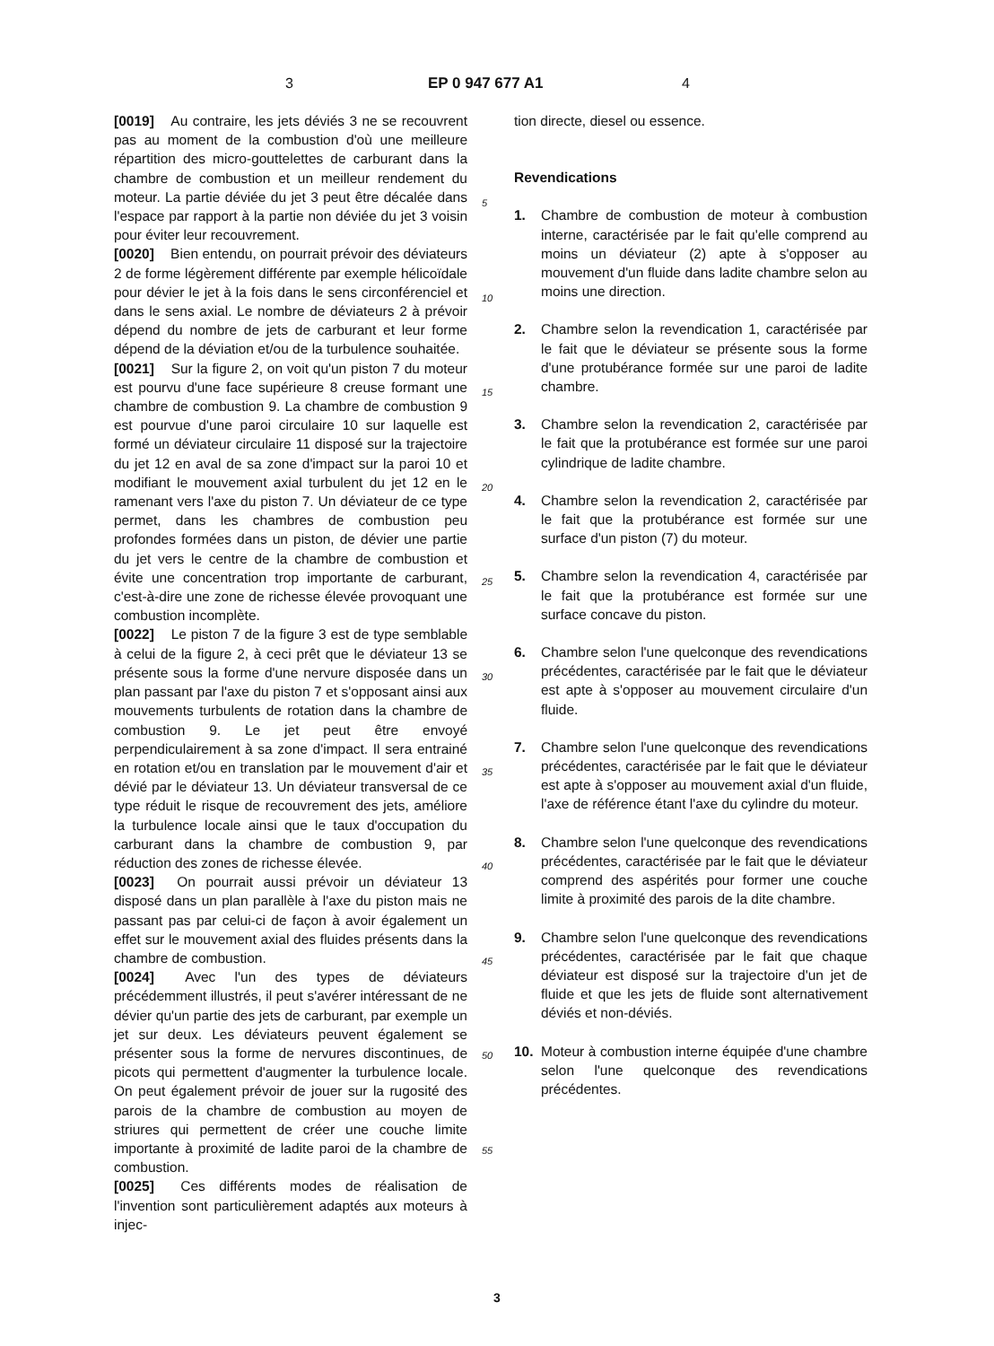3 EP 0 947 677 A1 4
[0019] Au contraire, les jets déviés 3 ne se recouvrent pas au moment de la combustion d'où une meilleure répartition des micro-gouttelettes de carburant dans la chambre de combustion et un meilleur rendement du moteur. La partie déviée du jet 3 peut être décalée dans l'espace par rapport à la partie non déviée du jet 3 voisin pour éviter leur recouvrement.
[0020] Bien entendu, on pourrait prévoir des déviateurs 2 de forme légèrement différente par exemple hélicoïdale pour dévier le jet à la fois dans le sens circonférenciel et dans le sens axial. Le nombre de déviateurs 2 à prévoir dépend du nombre de jets de carburant et leur forme dépend de la déviation et/ou de la turbulence souhaitée.
[0021] Sur la figure 2, on voit qu'un piston 7 du moteur est pourvu d'une face supérieure 8 creuse formant une chambre de combustion 9. La chambre de combustion 9 est pourvue d'une paroi circulaire 10 sur laquelle est formé un déviateur circulaire 11 disposé sur la trajectoire du jet 12 en aval de sa zone d'impact sur la paroi 10 et modifiant le mouvement axial turbulent du jet 12 en le ramenant vers l'axe du piston 7. Un déviateur de ce type permet, dans les chambres de combustion peu profondes formées dans un piston, de dévier une partie du jet vers le centre de la chambre de combustion et évite une concentration trop importante de carburant, c'est-à-dire une zone de richesse élevée provoquant une combustion incomplète.
[0022] Le piston 7 de la figure 3 est de type semblable à celui de la figure 2, à ceci prêt que le déviateur 13 se présente sous la forme d'une nervure disposée dans un plan passant par l'axe du piston 7 et s'opposant ainsi aux mouvements turbulents de rotation dans la chambre de combustion 9. Le jet peut être envoyé perpendiculairement à sa zone d'impact. Il sera entrainé en rotation et/ou en translation par le mouvement d'air et dévié par le déviateur 13. Un déviateur transversal de ce type réduit le risque de recouvrement des jets, améliore la turbulence locale ainsi que le taux d'occupation du carburant dans la chambre de combustion 9, par réduction des zones de richesse élevée.
[0023] On pourrait aussi prévoir un déviateur 13 disposé dans un plan parallèle à l'axe du piston mais ne passant pas par celui-ci de façon à avoir également un effet sur le mouvement axial des fluides présents dans la chambre de combustion.
[0024] Avec l'un des types de déviateurs précédemment illustrés, il peut s'avérer intéressant de ne dévier qu'un partie des jets de carburant, par exemple un jet sur deux. Les déviateurs peuvent également se présenter sous la forme de nervures discontinues, de picots qui permettent d'augmenter la turbulence locale. On peut également prévoir de jouer sur la rugosité des parois de la chambre de combustion au moyen de striures qui permettent de créer une couche limite importante à proximité de ladite paroi de la chambre de combustion.
[0025] Ces différents modes de réalisation de l'invention sont particulièrement adaptés aux moteurs à injec-
5
10
15
20
25
30
35
40
45
50
55
tion directe, diesel ou essence.
Revendications
1. Chambre de combustion de moteur à combustion interne, caractérisée par le fait qu'elle comprend au moins un déviateur (2) apte à s'opposer au mouvement d'un fluide dans ladite chambre selon au moins une direction.
2. Chambre selon la revendication 1, caractérisée par le fait que le déviateur se présente sous la forme d'une protubérance formée sur une paroi de ladite chambre.
3. Chambre selon la revendication 2, caractérisée par le fait que la protubérance est formée sur une paroi cylindrique de ladite chambre.
4. Chambre selon la revendication 2, caractérisée par le fait que la protubérance est formée sur une surface d'un piston (7) du moteur.
5. Chambre selon la revendication 4, caractérisée par le fait que la protubérance est formée sur une surface concave du piston.
6. Chambre selon l'une quelconque des revendications précédentes, caractérisée par le fait que le déviateur est apte à s'opposer au mouvement circulaire d'un fluide.
7. Chambre selon l'une quelconque des revendications précédentes, caractérisée par le fait que le déviateur est apte à s'opposer au mouvement axial d'un fluide, l'axe de référence étant l'axe du cylindre du moteur.
8. Chambre selon l'une quelconque des revendications précédentes, caractérisée par le fait que le déviateur comprend des aspérités pour former une couche limite à proximité des parois de la dite chambre.
9. Chambre selon l'une quelconque des revendications précédentes, caractérisée par le fait que chaque déviateur est disposé sur la trajectoire d'un jet de fluide et que les jets de fluide sont alternativement déviés et non-déviés.
10. Moteur à combustion interne équipée d'une chambre selon l'une quelconque des revendications précédentes.
3